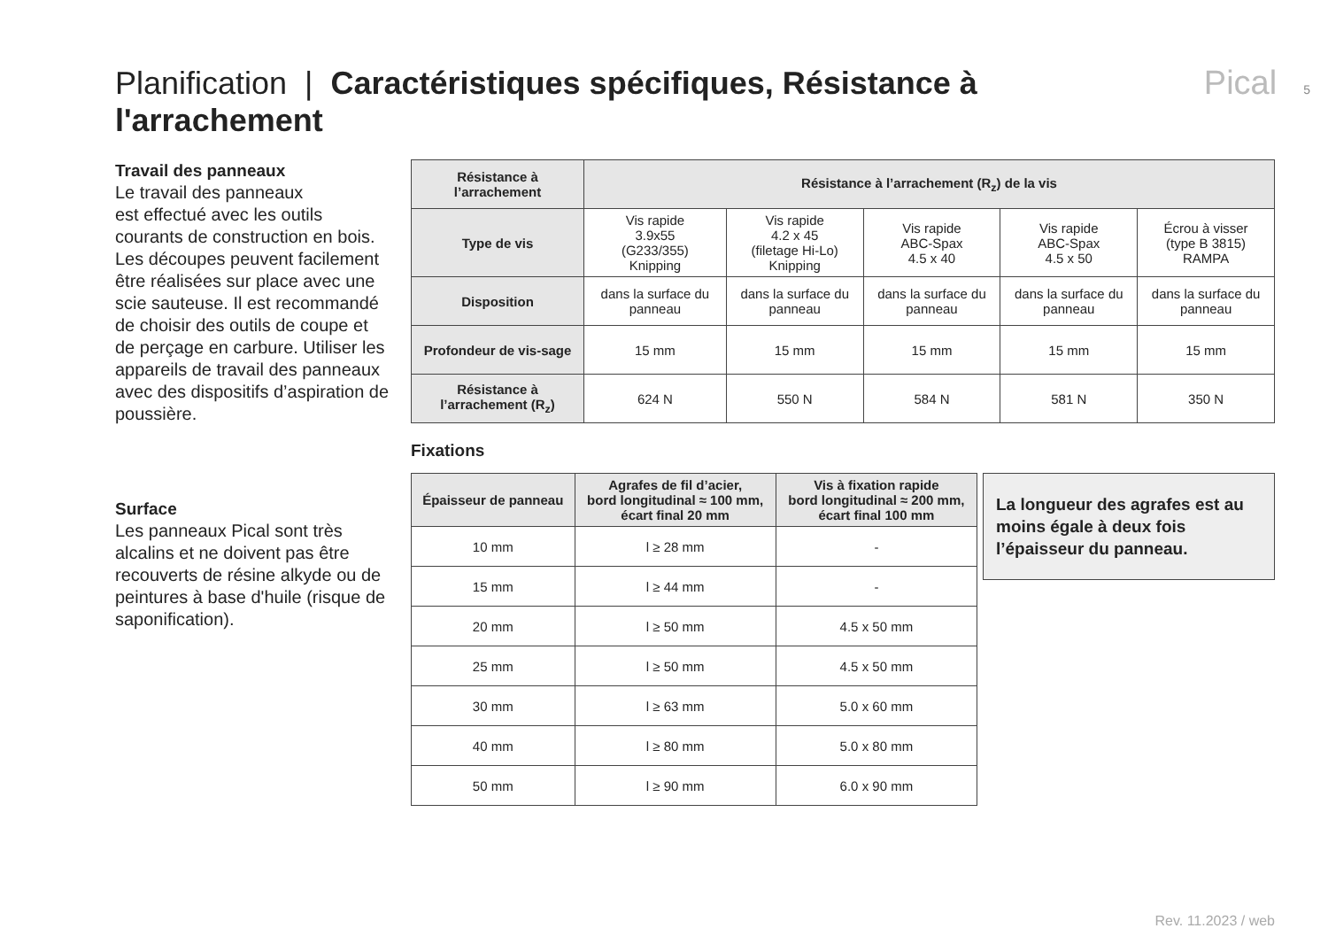Planification | Caractéristiques spécifiques, Résistance à l'arrachement Pical 5
Travail des panneaux
Le travail des panneaux
est effectué avec les outils courants de construction en bois. Les découpes peuvent facilement être réalisées sur place avec une scie sauteuse. Il est recommandé de choisir des outils de coupe et de perçage en carbure. Utiliser les appareils de travail des panneaux avec des dispositifs d’aspiration de poussière.
Surface
Les panneaux Pical sont très alcalins et ne doivent pas être recouverts de résine alkyde ou de peintures à base d'huile (risque de saponification).
| Résistance à l’arrachement | Résistance à l’arrachement (R<sub>z</sub>) de la vis | | | | |
| --- | --- | --- | --- | --- | --- |
| Type de vis | Vis rapide 3.9x55 (G233/355) Knipping | Vis rapide 4.2 x 45 (filetage Hi-Lo) Knipping | Vis rapide ABC-Spax 4.5 x 40 | Vis rapide ABC-Spax 4.5 x 50 | Écrou à visser (type B 3815) RAMPA |
| Disposition | dans la surface du panneau | dans la surface du panneau | dans la surface du panneau | dans la surface du panneau | dans la surface du panneau |
| Profondeur de vis-sage | 15 mm | 15 mm | 15 mm | 15 mm | 15 mm |
| Résistance à l’arrachement (R<sub>z</sub>) | 624 N | 550 N | 584 N | 581 N | 350 N |
Fixations
| Épaisseur de panneau | Agrafes de fil d’acier, bord longitudinal ≈ 100 mm, écart final 20 mm | Vis à fixation rapide bord longitudinal ≈ 200 mm, écart final 100 mm |
| --- | --- | --- |
| 10 mm | l ≥ 28 mm | - |
| 15 mm | l ≥ 44 mm | - |
| 20 mm | l ≥ 50 mm | 4.5 x 50 mm |
| 25 mm | l ≥ 50 mm | 4.5 x 50 mm |
| 30 mm | l ≥ 63 mm | 5.0 x 60 mm |
| 40 mm | l ≥ 80 mm | 5.0 x 80 mm |
| 50 mm | l ≥ 90 mm | 6.0 x 90 mm |
La longueur des agrafes est au moins égale à deux fois l’épaisseur du panneau.
Rev. 11.2023 / web